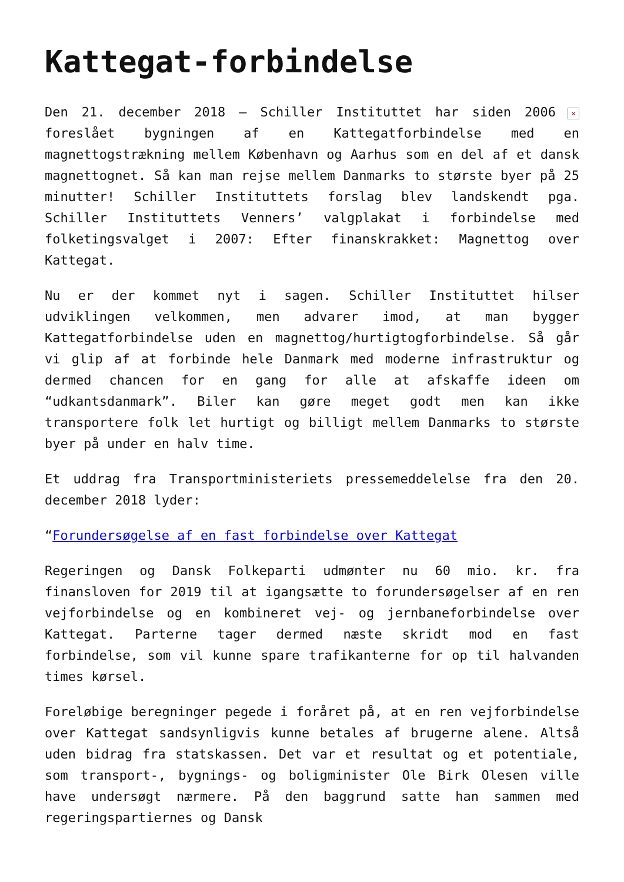Kattegat-forbindelse
Den 21. december 2018 – Schiller Instituttet har siden 2006 × foreslået bygningen af en Kattegatforbindelse med en magnettogstrækning mellem København og Aarhus som en del af et dansk magnettognet. Så kan man rejse mellem Danmarks to største byer på 25 minutter! Schiller Instituttets forslag blev landskendt pga. Schiller Instituttets Venners’ valgplakat i forbindelse med folketingsvalget i 2007: Efter finanskrakket: Magnettog over Kattegat.
Nu er der kommet nyt i sagen. Schiller Instituttet hilser udviklingen velkommen, men advarer imod, at man bygger Kattegatforbindelse uden en magnettog/hurtigtogforbindelse. Så går vi glip af at forbinde hele Danmark med moderne infrastruktur og dermed chancen for en gang for alle at afskaffe ideen om “udkantsdanmark”. Biler kan gøre meget godt men kan ikke transportere folk let hurtigt og billigt mellem Danmarks to største byer på under en halv time.
Et uddrag fra Transportministeriets pressemeddelelse fra den 20. december 2018 lyder:
“Forundersøgelse af en fast forbindelse over Kattegat
Regeringen og Dansk Folkeparti udmønter nu 60 mio. kr. fra finansloven for 2019 til at igangsætte to forundersøgelser af en ren vejforbindelse og en kombineret vej- og jernbaneforbindelse over Kattegat. Parterne tager dermed næste skridt mod en fast forbindelse, som vil kunne spare trafikanterne for op til halvanden times kørsel.
Foreløbige beregninger pegede i foråret på, at en ren vejforbindelse over Kattegat sandsynligvis kunne betales af brugerne alene. Altså uden bidrag fra statskassen. Det var et resultat og et potentiale, som transport-, bygnings- og boligminister Ole Birk Olesen ville have undersøgt nærmere. På den baggrund satte han sammen med regeringspartiernes og Dansk